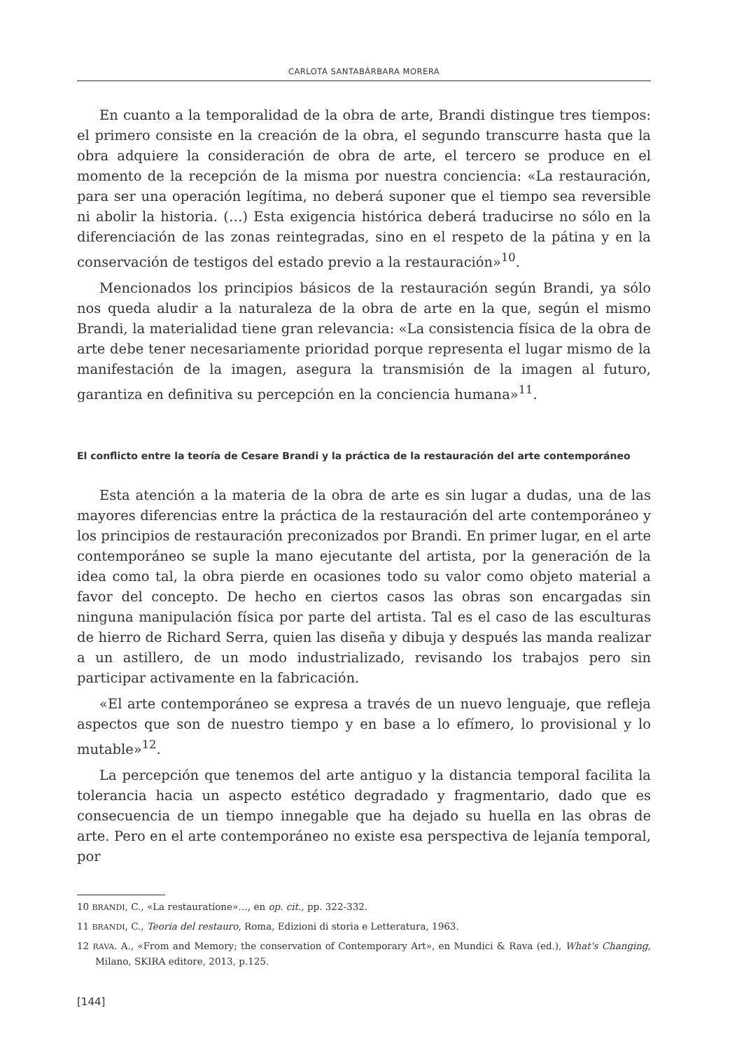CARLOTA SANTABÁRBARA MORERA
En cuanto a la temporalidad de la obra de arte, Brandi distingue tres tiempos: el primero consiste en la creación de la obra, el segundo transcurre hasta que la obra adquiere la consideración de obra de arte, el tercero se produce en el momento de la recepción de la misma por nuestra conciencia: «La restauración, para ser una operación legítima, no deberá suponer que el tiempo sea reversible ni abolir la historia. (…) Esta exigencia histórica deberá traducirse no sólo en la diferenciación de las zonas reintegradas, sino en el respeto de la pátina y en la conservación de testigos del estado previo a la restauración»<sup>10</sup>.
Mencionados los principios básicos de la restauración según Brandi, ya sólo nos queda aludir a la naturaleza de la obra de arte en la que, según el mismo Brandi, la materialidad tiene gran relevancia: «La consistencia física de la obra de arte debe tener necesariamente prioridad porque representa el lugar mismo de la manifestación de la imagen, asegura la transmisión de la imagen al futuro, garantiza en definitiva su percepción en la conciencia humana»<sup>11</sup>.
El conflicto entre la teoría de Cesare Brandi y la práctica de la restauración del arte contemporáneo
Esta atención a la materia de la obra de arte es sin lugar a dudas, una de las mayores diferencias entre la práctica de la restauración del arte contemporáneo y los principios de restauración preconizados por Brandi. En primer lugar, en el arte contemporáneo se suple la mano ejecutante del artista, por la generación de la idea como tal, la obra pierde en ocasiones todo su valor como objeto material a favor del concepto. De hecho en ciertos casos las obras son encargadas sin ninguna manipulación física por parte del artista. Tal es el caso de las esculturas de hierro de Richard Serra, quien las diseña y dibuja y después las manda realizar a un astillero, de un modo industrializado, revisando los trabajos pero sin participar activamente en la fabricación.
«El arte contemporáneo se expresa a través de un nuevo lenguaje, que refleja aspectos que son de nuestro tiempo y en base a lo efímero, lo provisional y lo mutable»<sup>12</sup>.
La percepción que tenemos del arte antiguo y la distancia temporal facilita la tolerancia hacia un aspecto estético degradado y fragmentario, dado que es consecuencia de un tiempo innegable que ha dejado su huella en las obras de arte. Pero en el arte contemporáneo no existe esa perspectiva de lejanía temporal, por
10 BRANDI, C., «La restauratione»…, en op. cit., pp. 322-332.
11 BRANDI, C., Teoria del restauro, Roma, Edizioni di storia e Letteratura, 1963.
12 RAVA. A., «From and Memory; the conservation of Contemporary Art», en Mundici & Rava (ed.), What's Changing, Milano, SKIRA editore, 2013, p.125.
[144]